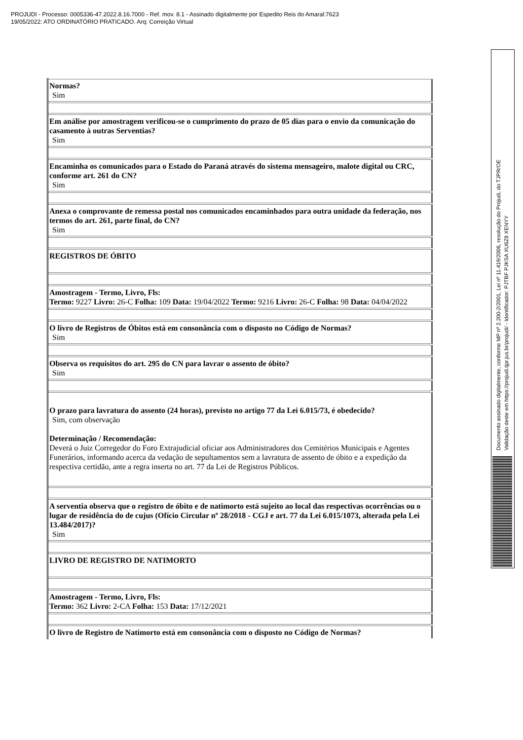PROJUDI - Processo: 0005336-47.2022.8.16.7000 - Ref. mov. 8.1 - Assinado digitalmente por Espedito Reis do Amaral:7623
19/05/2022: ATO ORDINATÓRIO PRATICADO. Arq: Correição Virtual
Documento assinado digitalmente, conforme MP nº 2.200-2/2001, Lei nº 11.419/2006, resolução do Projudi, do TJPR/OE
Validação deste em https://projudi.tjpr.jus.br/projudi/ - Identificador: PJTBF PJKSA XU6Z8 XENYY
| Normas? Sim |
| Em análise por amostragem verificou-se o cumprimento do prazo de 05 dias para o envio da comunicação do casamento à outras Serventias? Sim |
| Encaminha os comunicados para o Estado do Paraná através do sistema mensageiro, malote digital ou CRC, conforme art. 261 do CN? Sim |
| Anexa o comprovante de remessa postal nos comunicados encaminhados para outra unidade da federação, nos termos do art. 261, parte final, do CN? Sim |
| REGISTROS DE ÓBITO |
| Amostragem - Termo, Livro, Fls: Termo: 9227 Livro: 26-C Folha: 109 Data: 19/04/2022 Termo: 9216 Livro: 26-C Folha: 98 Data: 04/04/2022 |
| O livro de Registros de Óbitos está em consonância com o disposto no Código de Normas? Sim |
| Observa os requisitos do art. 295 do CN para lavrar o assento de óbito? Sim |
| O prazo para lavratura do assento (24 horas), previsto no artigo 77 da Lei 6.015/73, é obedecido? Sim, com observação Determinação / Recomendação: Deverá o Juiz Corregedor do Foro Extrajudicial oficiar aos Administradores dos Cemitérios Municipais e Agentes Funerários, informando acerca da vedação de sepultamentos sem a lavratura de assento de óbito e a expedição da respectiva certidão, ante a regra inserta no art. 77 da Lei de Registros Públicos. |
| A serventia observa que o registro de óbito e de natimorto está sujeito ao local das respectivas ocorrências ou o lugar de residência do de cujus (Ofício Circular nº 28/2018 - CGJ e art. 77 da Lei 6.015/1073, alterada pela Lei 13.484/2017)? Sim |
| LIVRO DE REGISTRO DE NATIMORTO |
| Amostragem - Termo, Livro, Fls: Termo: 362 Livro: 2-CA Folha: 153 Data: 17/12/2021 |
| O livro de Registro de Natimorto está em consonância com o disposto no Código de Normas? |